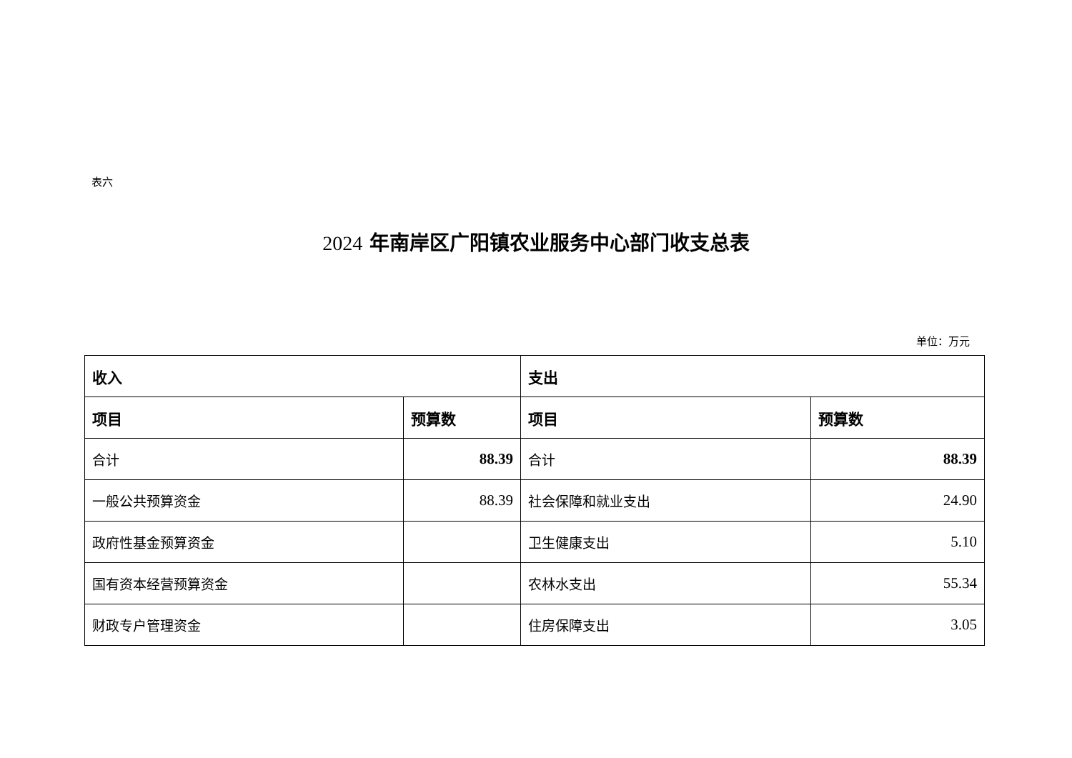表六
2024 年南岸区广阳镇农业服务中心部门收支总表
单位：万元
| 收入 | | 支出 | |
| --- | --- | --- | --- |
| 项目 | 预算数 | 项目 | 预算数 |
| 合计 | 88.39 | 合计 | 88.39 |
| 一般公共预算资金 | 88.39 | 社会保障和就业支出 | 24.90 |
| 政府性基金预算资金 | | 卫生健康支出 | 5.10 |
| 国有资本经营预算资金 | | 农林水支出 | 55.34 |
| 财政专户管理资金 | | 住房保障支出 | 3.05 |